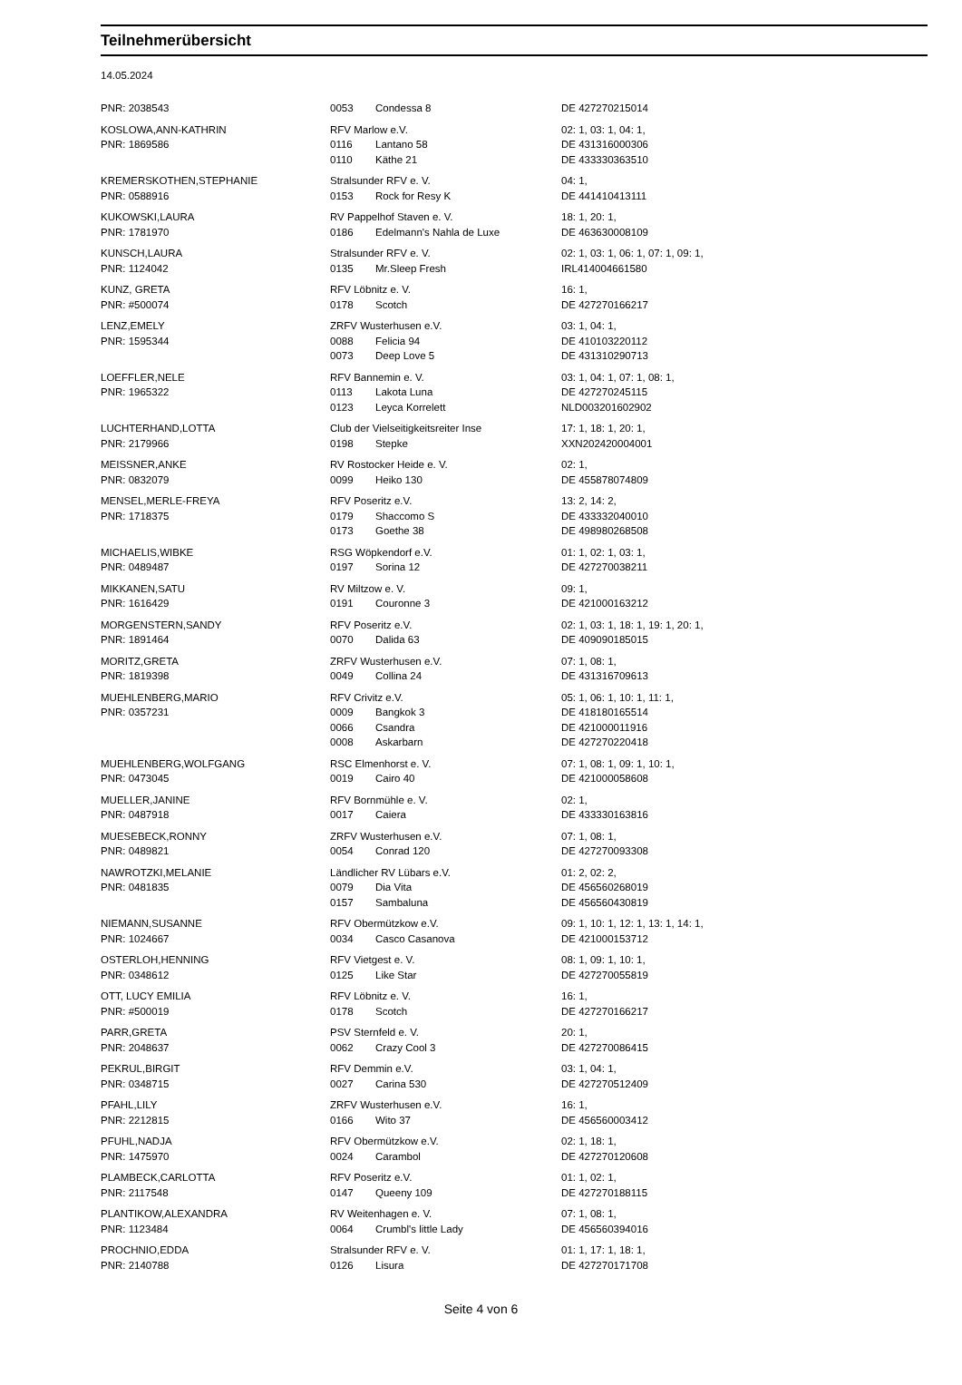Teilnehmerübersicht
14.05.2024
| PNR: 2038543 | 0053 | Condessa 8 | DE 427270215014 |
| KOSLOWA,ANN-KATHRIN | RFV Marlow e.V. | | 02: 1, 03: 1, 04: 1, |
| PNR: 1869586 | 0116 | Lantano 58 | DE 431316000306 |
| | 0110 | Käthe 21 | DE 433330363510 |
| KREMERSKOTHEN,STEPHANIE | Stralsunder RFV e. V. | | 04: 1, |
| PNR: 0588916 | 0153 | Rock for Resy K | DE 441410413111 |
| KUKOWSKI,LAURA | RV Pappelhof Staven e. V. | | 18: 1, 20: 1, |
| PNR: 1781970 | 0186 | Edelmann's Nahla de Luxe | DE 463630008109 |
| KUNSCH,LAURA | Stralsunder RFV e. V. | | 02: 1, 03: 1, 06: 1, 07: 1, 09: 1, |
| PNR: 1124042 | 0135 | Mr.Sleep Fresh | IRL414004661580 |
| KUNZ, GRETA | RFV Löbnitz e. V. | | 16: 1, |
| PNR: #500074 | 0178 | Scotch | DE 427270166217 |
| LENZ,EMELY | ZRFV Wusterhusen e.V. | | 03: 1, 04: 1, |
| PNR: 1595344 | 0088 | Felicia 94 | DE 410103220112 |
| | 0073 | Deep Love 5 | DE 431310290713 |
| LOEFFLER,NELE | RFV Bannemin e. V. | | 03: 1, 04: 1, 07: 1, 08: 1, |
| PNR: 1965322 | 0113 | Lakota Luna | DE 427270245115 |
| | 0123 | Leyca Korrelett | NLD003201602902 |
| LUCHTERHAND,LOTTA | Club der Vielseitigkeitsreiter Inse | | 17: 1, 18: 1, 20: 1, |
| PNR: 2179966 | 0198 | Stepke | XXN202420004001 |
| MEISSNER,ANKE | RV Rostocker Heide e. V. | | 02: 1, |
| PNR: 0832079 | 0099 | Heiko 130 | DE 455878074809 |
| MENSEL,MERLE-FREYA | RFV Poseritz e.V. | | 13: 2, 14: 2, |
| PNR: 1718375 | 0179 | Shaccomo S | DE 433332040010 |
| | 0173 | Goethe 38 | DE 498980268508 |
| MICHAELIS,WIBKE | RSG Wöpkendorf e.V. | | 01: 1, 02: 1, 03: 1, |
| PNR: 0489487 | 0197 | Sorina 12 | DE 427270038211 |
| MIKKANEN,SATU | RV Miltzow e. V. | | 09: 1, |
| PNR: 1616429 | 0191 | Couronne 3 | DE 421000163212 |
| MORGENSTERN,SANDY | RFV Poseritz e.V. | | 02: 1, 03: 1, 18: 1, 19: 1, 20: 1, |
| PNR: 1891464 | 0070 | Dalida 63 | DE 409090185015 |
| MORITZ,GRETA | ZRFV Wusterhusen e.V. | | 07: 1, 08: 1, |
| PNR: 1819398 | 0049 | Collina 24 | DE 431316709613 |
| MUEHLENBERG,MARIO | RFV Crivitz e.V. | | 05: 1, 06: 1, 10: 1, 11: 1, |
| PNR: 0357231 | 0009 | Bangkok 3 | DE 418180165514 |
| | 0066 | Csandra | DE 421000011916 |
| | 0008 | Askarbarn | DE 427270220418 |
| MUEHLENBERG,WOLFGANG | RSC Elmenhorst e. V. | | 07: 1, 08: 1, 09: 1, 10: 1, |
| PNR: 0473045 | 0019 | Cairo 40 | DE 421000058608 |
| MUELLER,JANINE | RFV Bornmühle e. V. | | 02: 1, |
| PNR: 0487918 | 0017 | Caiera | DE 433330163816 |
| MUESEBECK,RONNY | ZRFV Wusterhusen e.V. | | 07: 1, 08: 1, |
| PNR: 0489821 | 0054 | Conrad 120 | DE 427270093308 |
| NAWROTZKI,MELANIE | Ländlicher RV Lübars e.V. | | 01: 2, 02: 2, |
| PNR: 0481835 | 0079 | Dia Vita | DE 456560268019 |
| | 0157 | Sambaluna | DE 456560430819 |
| NIEMANN,SUSANNE | RFV Obermützkow e.V. | | 09: 1, 10: 1, 12: 1, 13: 1, 14: 1, |
| PNR: 1024667 | 0034 | Casco Casanova | DE 421000153712 |
| OSTERLOH,HENNING | RFV Vietgest e. V. | | 08: 1, 09: 1, 10: 1, |
| PNR: 0348612 | 0125 | Like Star | DE 427270055819 |
| OTT, LUCY EMILIA | RFV Löbnitz e. V. | | 16: 1, |
| PNR: #500019 | 0178 | Scotch | DE 427270166217 |
| PARR,GRETA | PSV Sternfeld e. V. | | 20: 1, |
| PNR: 2048637 | 0062 | Crazy Cool 3 | DE 427270086415 |
| PEKRUL,BIRGIT | RFV Demmin e.V. | | 03: 1, 04: 1, |
| PNR: 0348715 | 0027 | Carina 530 | DE 427270512409 |
| PFAHL,LILY | ZRFV Wusterhusen e.V. | | 16: 1, |
| PNR: 2212815 | 0166 | Wito 37 | DE 456560003412 |
| PFUHL,NADJA | RFV Obermützkow e.V. | | 02: 1, 18: 1, |
| PNR: 1475970 | 0024 | Carambol | DE 427270120608 |
| PLAMBECK,CARLOTTA | RFV Poseritz e.V. | | 01: 1, 02: 1, |
| PNR: 2117548 | 0147 | Queeny 109 | DE 427270188115 |
| PLANTIKOW,ALEXANDRA | RV Weitenhagen e. V. | | 07: 1, 08: 1, |
| PNR: 1123484 | 0064 | Crumbl's little Lady | DE 456560394016 |
| PROCHNIO,EDDA | Stralsunder RFV e. V. | | 01: 1, 17: 1, 18: 1, |
| PNR: 2140788 | 0126 | Lisura | DE 427270171708 |
Seite 4 von 6